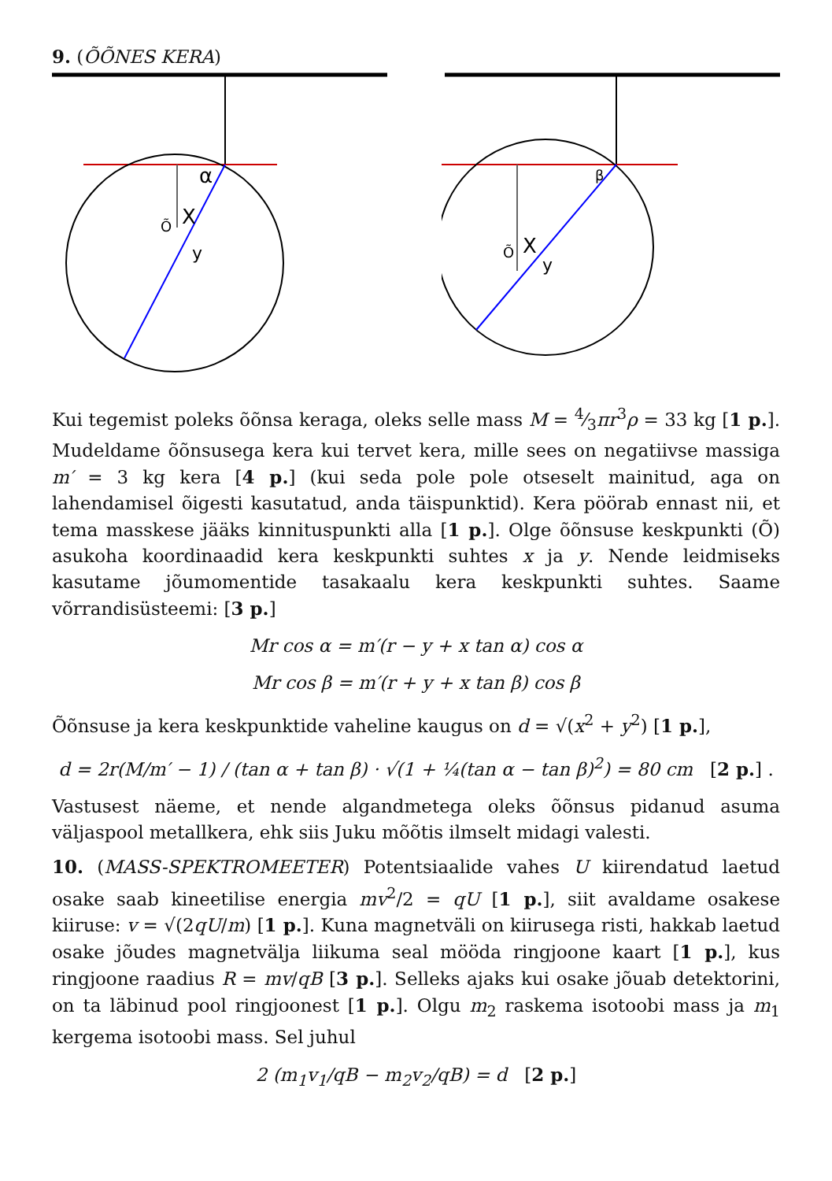9. (ÕÕNES KERA)
α
Õ
X
y
β
Õ
X
y
Kui tegemist poleks õõnsa keraga, oleks selle mass M = 4⁄3πr<sup>3</sup>ρ = 33 kg [1 p.]. Mudeldame õõnsusega kera kui tervet kera, mille sees on negatiivse massiga m′ = 3 kg kera [4 p.] (kui seda pole pole otseselt mainitud, aga on lahendamisel õigesti kasutatud, anda täispunktid). Kera pöörab ennast nii, et tema masskese jääks kinnituspunkti alla [1 p.]. Olge õõnsuse keskpunkti (Õ) asukoha koordinaadid kera keskpunkti suhtes x ja y. Nende leidmiseks kasutame jõumomentide tasakaalu kera keskpunkti suhtes. Saame võrrandisüsteemi: [3 p.]
Mr cos α = m′(r − y + x tan α) cos α
Mr cos β = m′(r + y + x tan β) cos β
Õõnsuse ja kera keskpunktide vaheline kaugus on d = √(x<sup>2</sup> + y<sup>2</sup>) [1 p.],
d = 2r(M/m′ − 1) / (tan α + tan β) · √(1 + ¼(tan α − tan β)<sup>2</sup>) = 80 cm [2 p.] .
Vastusest näeme, et nende algandmetega oleks õõnsus pidanud asuma väljaspool metallkera, ehk siis Juku mõõtis ilmselt midagi valesti.
10. (MASS-SPEKTROMEETER) Potentsiaalide vahes U kiirendatud laetud osake saab kineetilise energia mv<sup>2</sup>/2 = qU [1 p.], siit avaldame osakese kiiruse: v = √(2qU/m) [1 p.]. Kuna magnetväli on kiirusega risti, hakkab laetud osake jõudes magnetvälja liikuma seal mööda ringjoone kaart [1 p.], kus ringjoone raadius R = mv/qB [3 p.]. Selleks ajaks kui osake jõuab detektorini, on ta läbinud pool ringjoonest [1 p.]. Olgu m<sub>2</sub> raskema isotoobi mass ja m<sub>1</sub> kergema isotoobi mass. Sel juhul
2 (m<sub>1</sub>v<sub>1</sub>/qB − m<sub>2</sub>v<sub>2</sub>/qB) = d [2 p.]